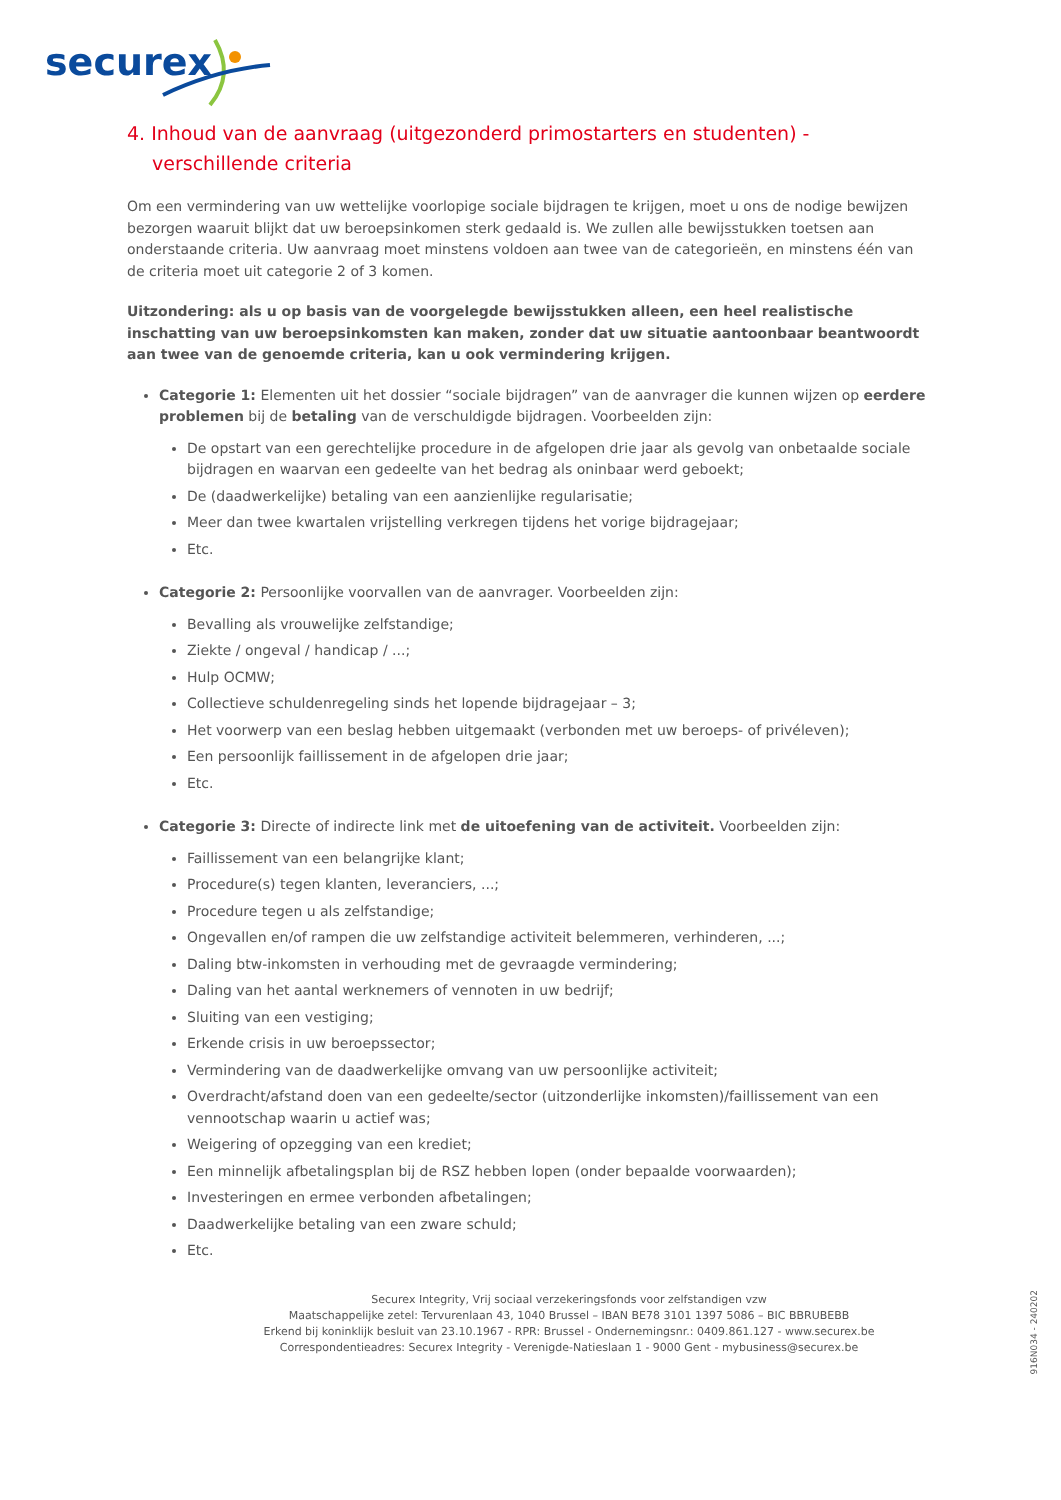securex
4. Inhoud van de aanvraag (uitgezonderd primostarters en studenten) - verschillende criteria
Om een vermindering van uw wettelijke voorlopige sociale bijdragen te krijgen, moet u ons de nodige bewijzen bezorgen waaruit blijkt dat uw beroepsinkomen sterk gedaald is. We zullen alle bewijsstukken toetsen aan onderstaande criteria. Uw aanvraag moet minstens voldoen aan twee van de categorieën, en minstens één van de criteria moet uit categorie 2 of 3 komen.
Uitzondering: als u op basis van de voorgelegde bewijsstukken alleen, een heel realistische inschatting van uw beroepsinkomsten kan maken, zonder dat uw situatie aantoonbaar beantwoordt aan twee van de genoemde criteria, kan u ook vermindering krijgen.
Categorie 1: Elementen uit het dossier “sociale bijdragen” van de aanvrager die kunnen wijzen op eerdere problemen bij de betaling van de verschuldigde bijdragen. Voorbeelden zijn:
De opstart van een gerechtelijke procedure in de afgelopen drie jaar als gevolg van onbetaalde sociale bijdragen en waarvan een gedeelte van het bedrag als oninbaar werd geboekt;
De (daadwerkelijke) betaling van een aanzienlijke regularisatie;
Meer dan twee kwartalen vrijstelling verkregen tijdens het vorige bijdragejaar;
Etc.
Categorie 2: Persoonlijke voorvallen van de aanvrager. Voorbeelden zijn:
Bevalling als vrouwelijke zelfstandige;
Ziekte / ongeval / handicap / ...;
Hulp OCMW;
Collectieve schuldenregeling sinds het lopende bijdragejaar – 3;
Het voorwerp van een beslag hebben uitgemaakt (verbonden met uw beroeps- of privéleven);
Een persoonlijk faillissement in de afgelopen drie jaar;
Etc.
Categorie 3: Directe of indirecte link met de uitoefening van de activiteit. Voorbeelden zijn:
Faillissement van een belangrijke klant;
Procedure(s) tegen klanten, leveranciers, ...;
Procedure tegen u als zelfstandige;
Ongevallen en/of rampen die uw zelfstandige activiteit belemmeren, verhinderen, ...;
Daling btw-inkomsten in verhouding met de gevraagde vermindering;
Daling van het aantal werknemers of vennoten in uw bedrijf;
Sluiting van een vestiging;
Erkende crisis in uw beroepssector;
Vermindering van de daadwerkelijke omvang van uw persoonlijke activiteit;
Overdracht/afstand doen van een gedeelte/sector (uitzonderlijke inkomsten)/faillissement van een vennootschap waarin u actief was;
Weigering of opzegging van een krediet;
Een minnelijk afbetalingsplan bij de RSZ hebben lopen (onder bepaalde voorwaarden);
Investeringen en ermee verbonden afbetalingen;
Daadwerkelijke betaling van een zware schuld;
Etc.
Securex Integrity, Vrij sociaal verzekeringsfonds voor zelfstandigen vzw
Maatschappelijke zetel: Tervurenlaan 43, 1040 Brussel – IBAN BE78 3101 1397 5086 – BIC BBRUBEBB
Erkend bij koninklijk besluit van 23.10.1967 - RPR: Brussel - Ondernemingsnr.: 0409.861.127 - www.securex.be
Correspondentieadres: Securex Integrity - Verenigde-Natieslaan 1 - 9000 Gent - mybusiness@securex.be
916N034 - 240202